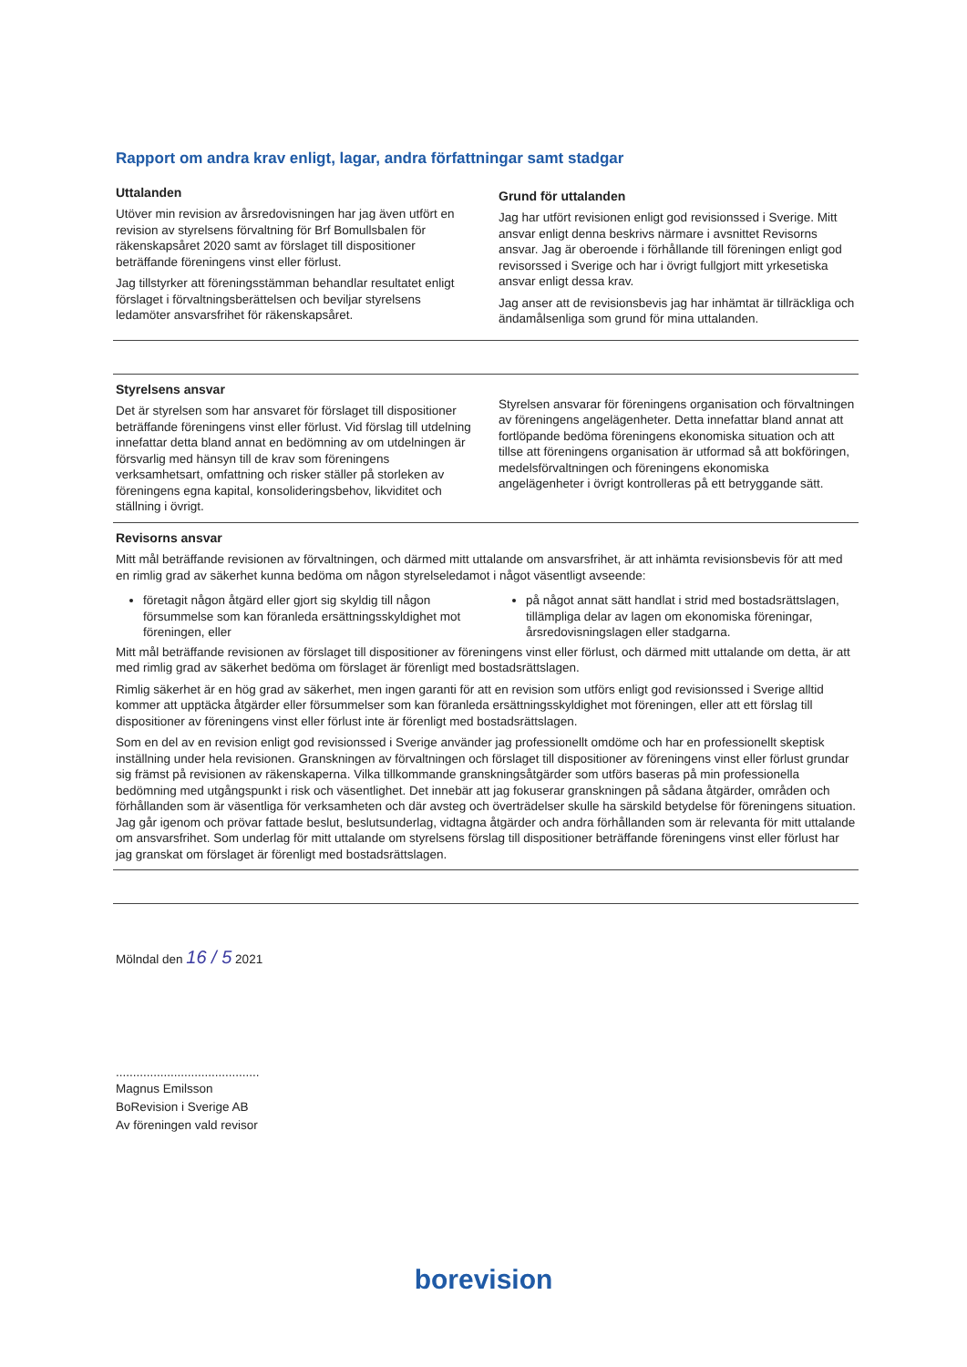Rapport om andra krav enligt, lagar, andra författningar samt stadgar
Uttalanden
Utöver min revision av årsredovisningen har jag även utfört en revision av styrelsens förvaltning för Brf Bomullsbalen för räkenskapsåret 2020 samt av förslaget till dispositioner beträffande föreningens vinst eller förlust.
Jag tillstyrker att föreningsstämman behandlar resultatet enligt förslaget i förvaltningsberättelsen och beviljar styrelsens ledamöter ansvarsfrihet för räkenskapsåret.
Grund för uttalanden
Jag har utfört revisionen enligt god revisionssed i Sverige. Mitt ansvar enligt denna beskrivs närmare i avsnittet Revisorns ansvar. Jag är oberoende i förhållande till föreningen enligt god revisorssed i Sverige och har i övrigt fullgjort mitt yrkesetiska ansvar enligt dessa krav.
Jag anser att de revisionsbevis jag har inhämtat är tillräckliga och ändamålsenliga som grund för mina uttalanden.
Styrelsens ansvar
Det är styrelsen som har ansvaret för förslaget till dispositioner beträffande föreningens vinst eller förlust. Vid förslag till utdelning innefattar detta bland annat en bedömning av om utdelningen är försvarlig med hänsyn till de krav som föreningens verksamhetsart, omfattning och risker ställer på storleken av föreningens egna kapital, konsolideringsbehov, likviditet och ställning i övrigt.
Styrelsen ansvarar för föreningens organisation och förvaltningen av föreningens angelägenheter. Detta innefattar bland annat att fortlöpande bedöma föreningens ekonomiska situation och att tillse att föreningens organisation är utformad så att bokföringen, medelsförvaltningen och föreningens ekonomiska angelägenheter i övrigt kontrolleras på ett betryggande sätt.
Revisorns ansvar
Mitt mål beträffande revisionen av förvaltningen, och därmed mitt uttalande om ansvarsfrihet, är att inhämta revisionsbevis för att med en rimlig grad av säkerhet kunna bedöma om någon styrelseledamot i något väsentligt avseende:
företagit någon åtgärd eller gjort sig skyldig till någon försummelse som kan föranleda ersättningsskyldighet mot föreningen, eller
på något annat sätt handlat i strid med bostadsrättslagen, tillämpliga delar av lagen om ekonomiska föreningar, årsredovisningslagen eller stadgarna.
Mitt mål beträffande revisionen av förslaget till dispositioner av föreningens vinst eller förlust, och därmed mitt uttalande om detta, är att med rimlig grad av säkerhet bedöma om förslaget är förenligt med bostadsrättslagen.
Rimlig säkerhet är en hög grad av säkerhet, men ingen garanti för att en revision som utförs enligt god revisionssed i Sverige alltid kommer att upptäcka åtgärder eller försummelser som kan föranleda ersättningsskyldighet mot föreningen, eller att ett förslag till dispositioner av föreningens vinst eller förlust inte är förenligt med bostadsrättslagen.
Som en del av en revision enligt god revisionssed i Sverige använder jag professionellt omdöme och har en professionellt skeptisk inställning under hela revisionen. Granskningen av förvaltningen och förslaget till dispositioner av föreningens vinst eller förlust grundar sig främst på revisionen av räkenskaperna. Vilka tillkommande granskningsåtgärder som utförs baseras på min professionella bedömning med utgångspunkt i risk och väsentlighet. Det innebär att jag fokuserar granskningen på sådana åtgärder, områden och förhållanden som är väsentliga för verksamheten och där avsteg och överträdelser skulle ha särskild betydelse för föreningens situation. Jag går igenom och prövar fattade beslut, beslutsunderlag, vidtagna åtgärder och andra förhållanden som är relevanta för mitt uttalande om ansvarsfrihet. Som underlag för mitt uttalande om styrelsens förslag till dispositioner beträffande föreningens vinst eller förlust har jag granskat om förslaget är förenligt med bostadsrättslagen.
Mölndal den 16 / 5 2021
..........................................
Magnus Emilsson
BoRevision i Sverige AB
Av föreningen vald revisor
borevision